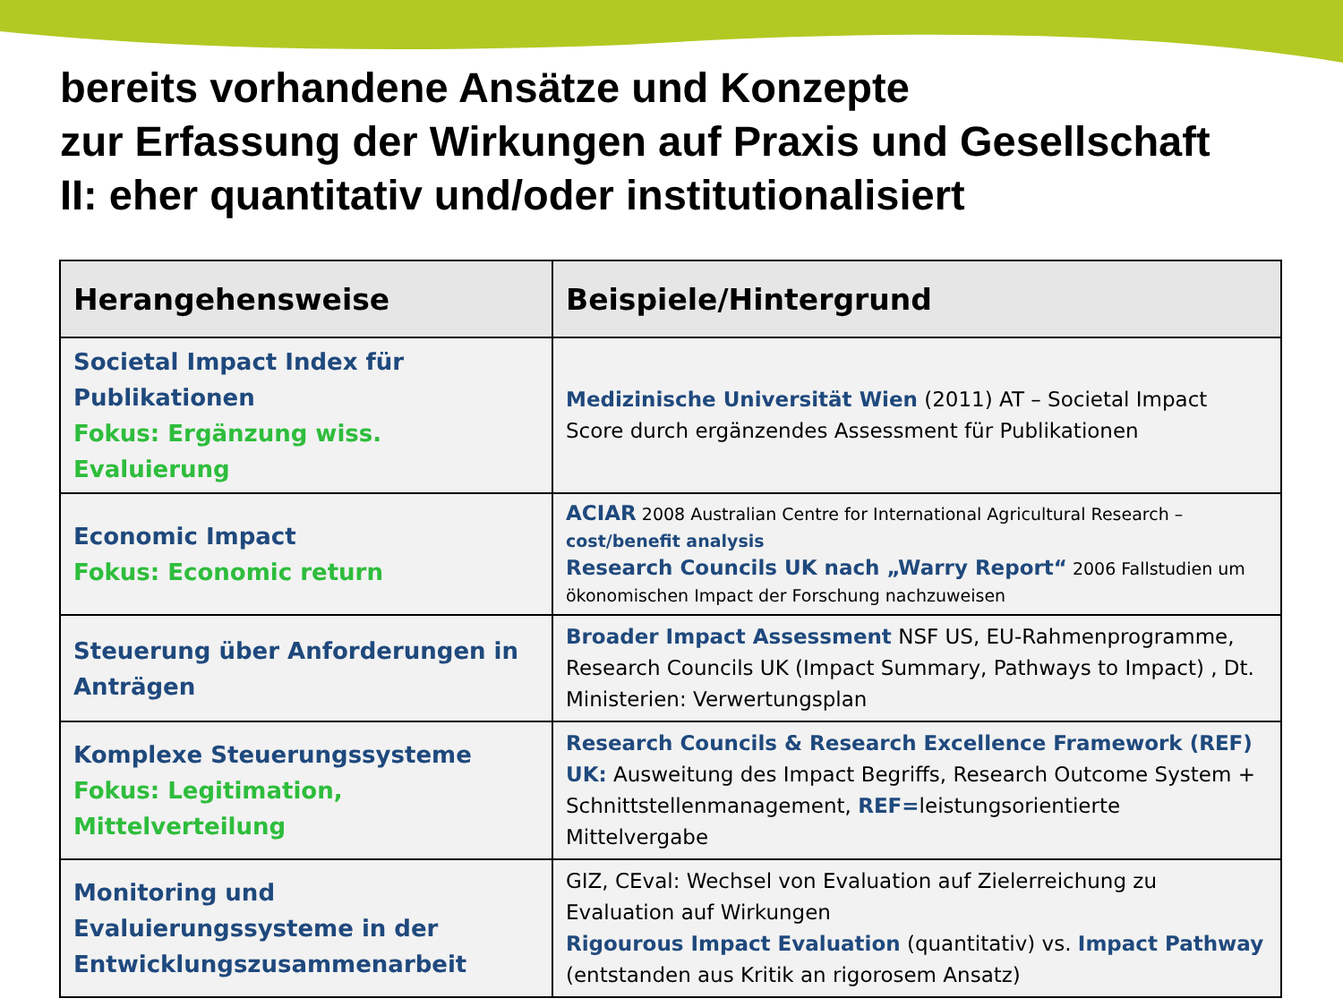bereits vorhandene Ansätze und Konzepte
zur Erfassung der Wirkungen auf Praxis und Gesellschaft
II: eher quantitativ und/oder institutionalisiert
| Herangehensweise | Beispiele/Hintergrund |
| --- | --- |
| Societal Impact Index für Publikationen Fokus: Ergänzung wiss. Evaluierung | Medizinische Universität Wien (2011) AT – Societal Impact Score durch ergänzendes Assessment für Publikationen |
| Economic Impact Fokus: Economic return | ACIAR 2008 Australian Centre for International Agricultural Research – cost/benefit analysis Research Councils UK nach „Warry Report“ 2006 Fallstudien um ökonomischen Impact der Forschung nachzuweisen |
| Steuerung über Anforderungen in Anträgen | Broader Impact Assessment NSF US, EU-Rahmenprogramme, Research Councils UK (Impact Summary, Pathways to Impact) , Dt. Ministerien: Verwertungsplan |
| Komplexe Steuerungssysteme Fokus: Legitimation, Mittelverteilung | Research Councils & Research Excellence Framework (REF) UK: Ausweitung des Impact Begriffs, Research Outcome System + Schnittstellenmanagement, REF= leistungsorientierte Mittelvergabe |
| Monitoring und Evaluierungssysteme in der Entwicklungszusammenarbeit | GIZ, CEval: Wechsel von Evaluation auf Zielerreichung zu Evaluation auf Wirkungen Rigourous Impact Evaluation (quantitativ) vs. Impact Pathway (entstanden aus Kritik an rigorosem Ansatz) |